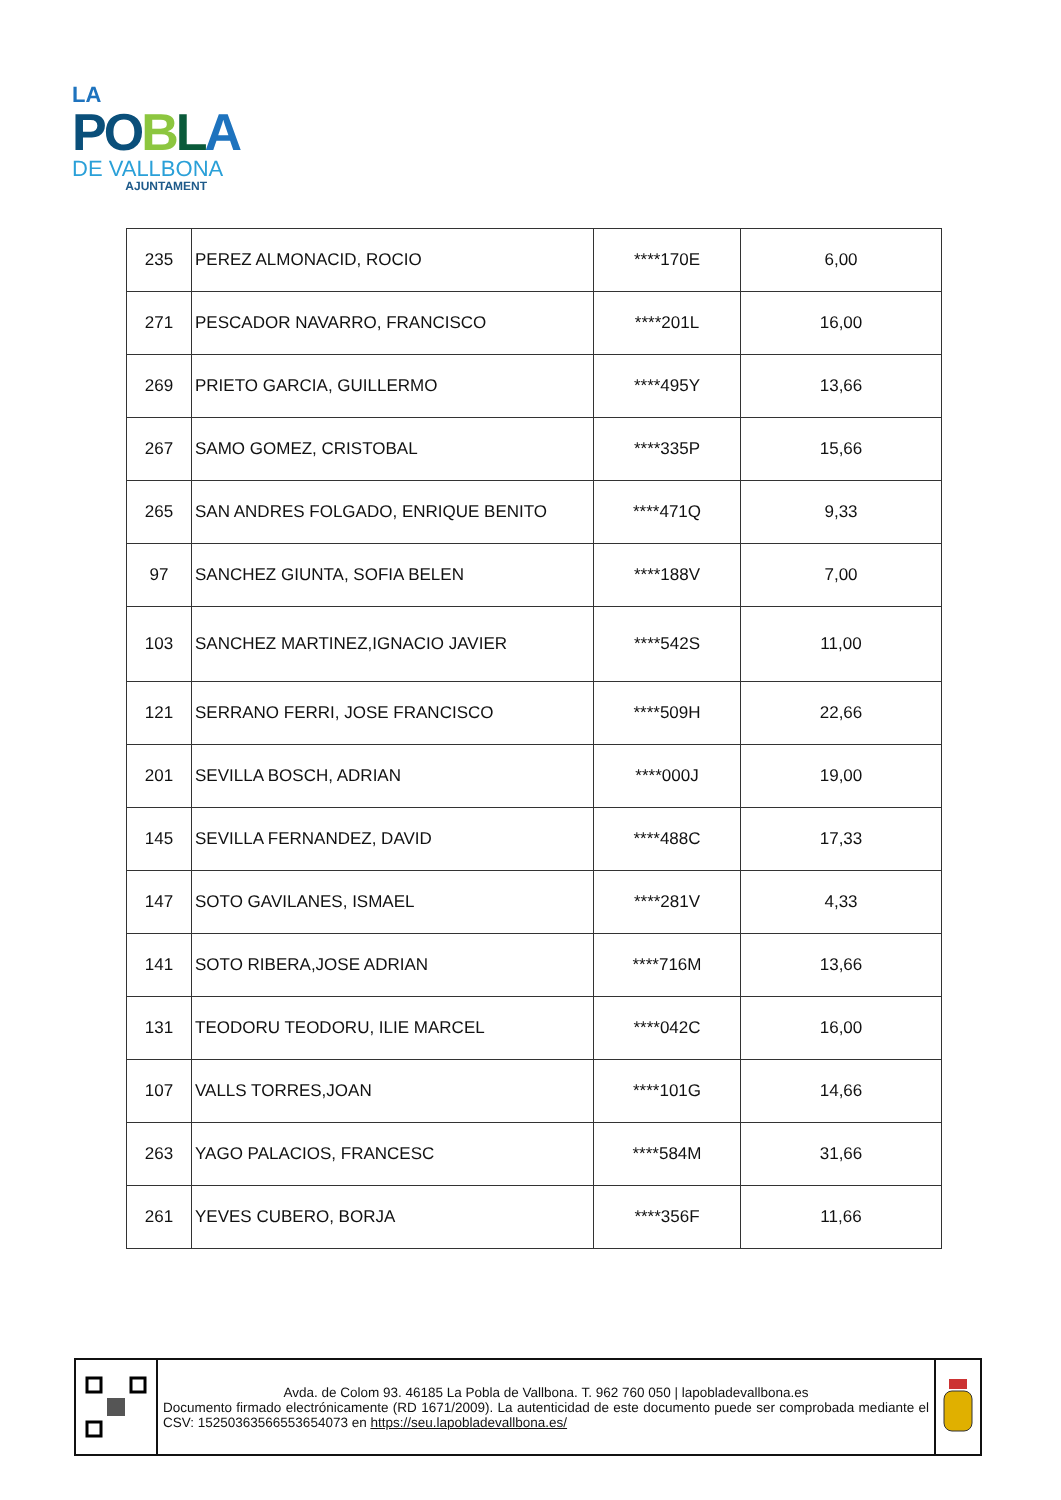LA
PO BLA
DE VALLBONA
AJUNTAMENT
| 235 | PEREZ ALMONACID, ROCIO | ****170E | 6,00 |
| 271 | PESCADOR NAVARRO, FRANCISCO | ****201L | 16,00 |
| 269 | PRIETO GARCIA, GUILLERMO | ****495Y | 13,66 |
| 267 | SAMO GOMEZ, CRISTOBAL | ****335P | 15,66 |
| 265 | SAN ANDRES FOLGADO, ENRIQUE BENITO | ****471Q | 9,33 |
| 97 | SANCHEZ GIUNTA, SOFIA BELEN | ****188V | 7,00 |
| 103 | SANCHEZ MARTINEZ,IGNACIO JAVIER | ****542S | 11,00 |
| 121 | SERRANO FERRI, JOSE FRANCISCO | ****509H | 22,66 |
| 201 | SEVILLA BOSCH, ADRIAN | ****000J | 19,00 |
| 145 | SEVILLA FERNANDEZ, DAVID | ****488C | 17,33 |
| 147 | SOTO GAVILANES, ISMAEL | ****281V | 4,33 |
| 141 | SOTO RIBERA,JOSE ADRIAN | ****716M | 13,66 |
| 131 | TEODORU TEODORU, ILIE MARCEL | ****042C | 16,00 |
| 107 | VALLS TORRES,JOAN | ****101G | 14,66 |
| 263 | YAGO PALACIOS, FRANCESC | ****584M | 31,66 |
| 261 | YEVES CUBERO, BORJA | ****356F | 11,66 |
Avda. de Colom 93. 46185 La Pobla de Vallbona. T. 962 760 050 | lapobladevallbona.es
Documento firmado electrónicamente (RD 1671/2009). La autenticidad de este documento puede ser comprobada mediante el CSV: 15250363566553654073 en https://seu.lapobladevallbona.es/